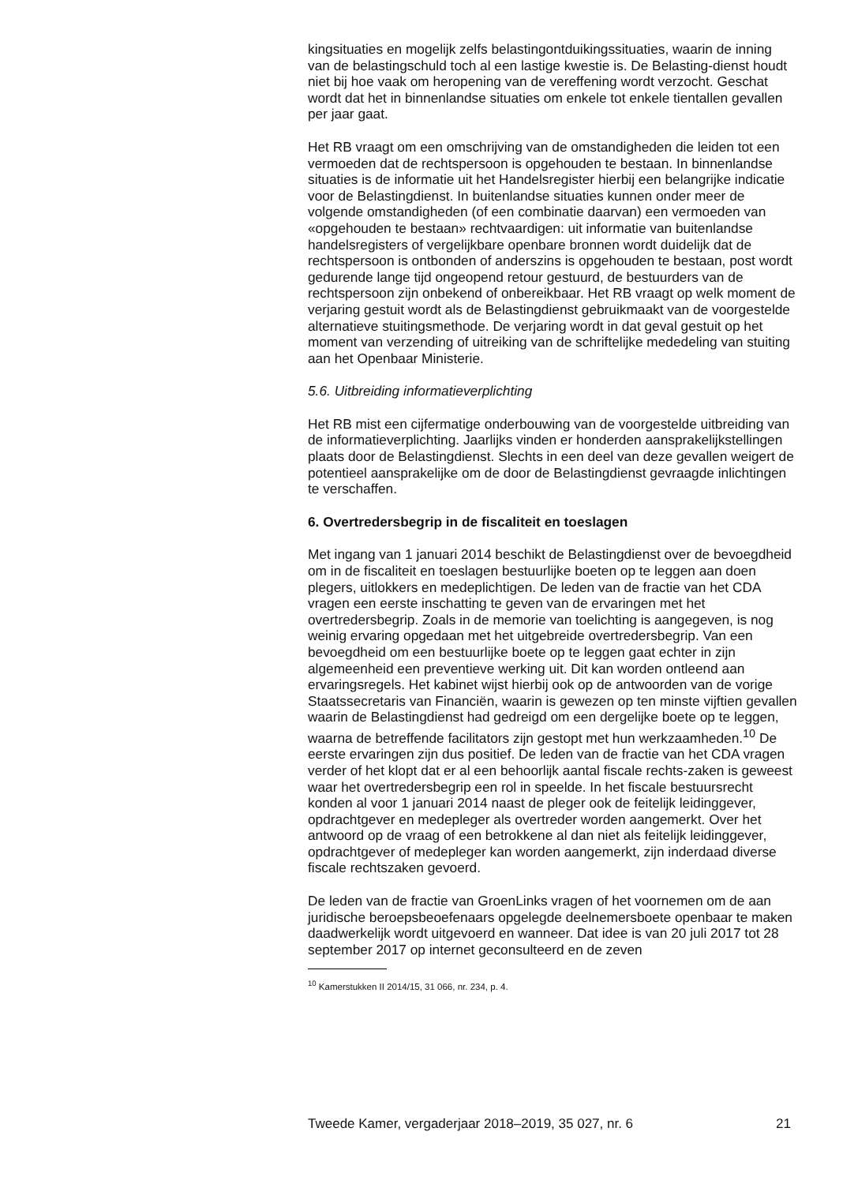kingsituaties en mogelijk zelfs belastingontduikingssituaties, waarin de inning van de belastingschuld toch al een lastige kwestie is. De Belasting-dienst houdt niet bij hoe vaak om heropening van de vereffening wordt verzocht. Geschat wordt dat het in binnenlandse situaties om enkele tot enkele tientallen gevallen per jaar gaat.
Het RB vraagt om een omschrijving van de omstandigheden die leiden tot een vermoeden dat de rechtspersoon is opgehouden te bestaan. In binnenlandse situaties is de informatie uit het Handelsregister hierbij een belangrijke indicatie voor de Belastingdienst. In buitenlandse situaties kunnen onder meer de volgende omstandigheden (of een combinatie daarvan) een vermoeden van «opgehouden te bestaan» rechtvaardigen: uit informatie van buitenlandse handelsregisters of vergelijkbare openbare bronnen wordt duidelijk dat de rechtspersoon is ontbonden of anderszins is opgehouden te bestaan, post wordt gedurende lange tijd ongeopend retour gestuurd, de bestuurders van de rechtspersoon zijn onbekend of onbereikbaar. Het RB vraagt op welk moment de verjaring gestuit wordt als de Belastingdienst gebruikmaakt van de voorgestelde alternatieve stuitingsmethode. De verjaring wordt in dat geval gestuit op het moment van verzending of uitreiking van de schriftelijke mededeling van stuiting aan het Openbaar Ministerie.
5.6. Uitbreiding informatieverplichting
Het RB mist een cijfermatige onderbouwing van de voorgestelde uitbreiding van de informatieverplichting. Jaarlijks vinden er honderden aansprakelijkstellingen plaats door de Belastingdienst. Slechts in een deel van deze gevallen weigert de potentieel aansprakelijke om de door de Belastingdienst gevraagde inlichtingen te verschaffen.
6. Overtredersbegrip in de fiscaliteit en toeslagen
Met ingang van 1 januari 2014 beschikt de Belastingdienst over de bevoegdheid om in de fiscaliteit en toeslagen bestuurlijke boeten op te leggen aan doen plegers, uitlokkers en medeplichtigen. De leden van de fractie van het CDA vragen een eerste inschatting te geven van de ervaringen met het overtredersbegrip. Zoals in de memorie van toelichting is aangegeven, is nog weinig ervaring opgedaan met het uitgebreide overtredersbegrip. Van een bevoegdheid om een bestuurlijke boete op te leggen gaat echter in zijn algemeenheid een preventieve werking uit. Dit kan worden ontleend aan ervaringsregels. Het kabinet wijst hierbij ook op de antwoorden van de vorige Staatssecretaris van Financiën, waarin is gewezen op ten minste vijftien gevallen waarin de Belastingdienst had gedreigd om een dergelijke boete op te leggen, waarna de betreffende facilitators zijn gestopt met hun werkzaamheden.<sup>10</sup> De eerste ervaringen zijn dus positief. De leden van de fractie van het CDA vragen verder of het klopt dat er al een behoorlijk aantal fiscale rechts-zaken is geweest waar het overtredersbegrip een rol in speelde. In het fiscale bestuursrecht konden al voor 1 januari 2014 naast de pleger ook de feitelijk leidinggever, opdrachtgever en medepleger als overtreder worden aangemerkt. Over het antwoord op de vraag of een betrokkene al dan niet als feitelijk leidinggever, opdrachtgever of medepleger kan worden aangemerkt, zijn inderdaad diverse fiscale rechtszaken gevoerd.
De leden van de fractie van GroenLinks vragen of het voornemen om de aan juridische beroepsbeoefenaars opgelegde deelnemersboete openbaar te maken daadwerkelijk wordt uitgevoerd en wanneer. Dat idee is van 20 juli 2017 tot 28 september 2017 op internet geconsulteerd en de zeven
<sup>10</sup> Kamerstukken II 2014/15, 31 066, nr. 234, p. 4.
Tweede Kamer, vergaderjaar 2018–2019, 35 027, nr. 6 21